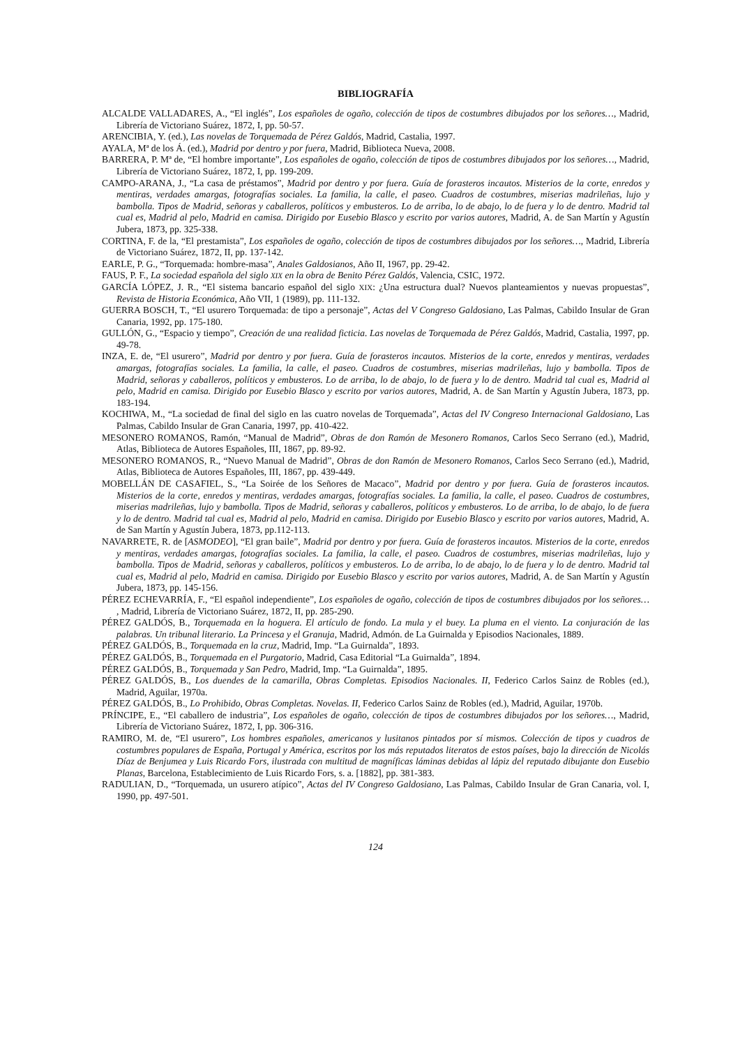BIBLIOGRAFÍA
ALCALDE VALLADARES, A., “El inglés”, Los españoles de ogaño, colección de tipos de costumbres dibujados por los señores…, Madrid, Librería de Victoriano Suárez, 1872, I, pp. 50-57.
ARENCIBIA, Y. (ed.), Las novelas de Torquemada de Pérez Galdós, Madrid, Castalia, 1997.
AYALA, Mª de los Á. (ed.), Madrid por dentro y por fuera, Madrid, Biblioteca Nueva, 2008.
BARRERA, P. Mª de, “El hombre importante”, Los españoles de ogaño, colección de tipos de costumbres dibujados por los señores…, Madrid, Librería de Victoriano Suárez, 1872, I, pp. 199-209.
CAMPO-ARANA, J., “La casa de préstamos”, Madrid por dentro y por fuera. Guía de forasteros incautos. Misterios de la corte, enredos y mentiras, verdades amargas, fotografías sociales. La familia, la calle, el paseo. Cuadros de costumbres, miserias madrileñas, lujo y bambolla. Tipos de Madrid, señoras y caballeros, políticos y embusteros. Lo de arriba, lo de abajo, lo de fuera y lo de dentro. Madrid tal cual es, Madrid al pelo, Madrid en camisa. Dirigido por Eusebio Blasco y escrito por varios autores, Madrid, A. de San Martín y Agustín Jubera, 1873, pp. 325-338.
CORTINA, F. de la, “El prestamista”, Los españoles de ogaño, colección de tipos de costumbres dibujados por los señores…, Madrid, Librería de Victoriano Suárez, 1872, II, pp. 137-142.
EARLE, P. G., “Torquemada: hombre-masa”, Anales Galdosianos, Año II, 1967, pp. 29-42.
FAUS, P. F., La sociedad española del siglo XIX en la obra de Benito Pérez Galdós, Valencia, CSIC, 1972.
GARCÍA LÓPEZ, J. R., “El sistema bancario español del siglo XIX: ¿Una estructura dual? Nuevos planteamientos y nuevas propuestas”, Revista de Historia Económica, Año VII, 1 (1989), pp. 111-132.
GUERRA BOSCH, T., “El usurero Torquemada: de tipo a personaje”, Actas del V Congreso Galdosiano, Las Palmas, Cabildo Insular de Gran Canaria, 1992, pp. 175-180.
GULLÓN, G., “Espacio y tiempo”, Creación de una realidad ficticia. Las novelas de Torquemada de Pérez Galdós, Madrid, Castalia, 1997, pp. 49-78.
INZA, E. de, “El usurero”, Madrid por dentro y por fuera. Guía de forasteros incautos. Misterios de la corte, enredos y mentiras, verdades amargas, fotografías sociales. La familia, la calle, el paseo. Cuadros de costumbres, miserias madrileñas, lujo y bambolla. Tipos de Madrid, señoras y caballeros, políticos y embusteros. Lo de arriba, lo de abajo, lo de fuera y lo de dentro. Madrid tal cual es, Madrid al pelo, Madrid en camisa. Dirigido por Eusebio Blasco y escrito por varios autores, Madrid, A. de San Martín y Agustín Jubera, 1873, pp. 183-194.
KOCHIWA, M., “La sociedad de final del siglo en las cuatro novelas de Torquemada”, Actas del IV Congreso Internacional Galdosiano, Las Palmas, Cabildo Insular de Gran Canaria, 1997, pp. 410-422.
MESONERO ROMANOS, Ramón, “Manual de Madrid”, Obras de don Ramón de Mesonero Romanos, Carlos Seco Serrano (ed.), Madrid, Atlas, Biblioteca de Autores Españoles, III, 1867, pp. 89-92.
MESONERO ROMANOS, R., “Nuevo Manual de Madrid”, Obras de don Ramón de Mesonero Romanos, Carlos Seco Serrano (ed.), Madrid, Atlas, Biblioteca de Autores Españoles, III, 1867, pp. 439-449.
MOBELLÁN DE CASAFIEL, S., “La Soirée de los Señores de Macaco”, Madrid por dentro y por fuera. Guía de forasteros incautos. Misterios de la corte, enredos y mentiras, verdades amargas, fotografías sociales. La familia, la calle, el paseo. Cuadros de costumbres, miserias madrileñas, lujo y bambolla. Tipos de Madrid, señoras y caballeros, políticos y embusteros. Lo de arriba, lo de abajo, lo de fuera y lo de dentro. Madrid tal cual es, Madrid al pelo, Madrid en camisa. Dirigido por Eusebio Blasco y escrito por varios autores, Madrid, A. de San Martín y Agustín Jubera, 1873, pp.112-113.
NAVARRETE, R. de [ASMODEO], “El gran baile”, Madrid por dentro y por fuera. Guía de forasteros incautos. Misterios de la corte, enredos y mentiras, verdades amargas, fotografías sociales. La familia, la calle, el paseo. Cuadros de costumbres, miserias madrileñas, lujo y bambolla. Tipos de Madrid, señoras y caballeros, políticos y embusteros. Lo de arriba, lo de abajo, lo de fuera y lo de dentro. Madrid tal cual es, Madrid al pelo, Madrid en camisa. Dirigido por Eusebio Blasco y escrito por varios autores, Madrid, A. de San Martín y Agustín Jubera, 1873, pp. 145-156.
PÉREZ ECHEVARRÍA, F., “El español independiente”, Los españoles de ogaño, colección de tipos de costumbres dibujados por los señores… , Madrid, Librería de Victoriano Suárez, 1872, II, pp. 285-290.
PÉREZ GALDÓS, B., Torquemada en la hoguera. El artículo de fondo. La mula y el buey. La pluma en el viento. La conjuración de las palabras. Un tribunal literario. La Princesa y el Granuja, Madrid, Admón. de La Guirnalda y Episodios Nacionales, 1889.
PÉREZ GALDÓS, B., Torquemada en la cruz, Madrid, Imp. “La Guirnalda”, 1893.
PÉREZ GALDÓS, B., Torquemada en el Purgatorio, Madrid, Casa Editorial “La Guirnalda”, 1894.
PÉREZ GALDÓS, B., Torquemada y San Pedro, Madrid, Imp. “La Guirnalda”, 1895.
PÉREZ GALDÓS, B., Los duendes de la camarilla, Obras Completas. Episodios Nacionales. II, Federico Carlos Sainz de Robles (ed.), Madrid, Aguilar, 1970a.
PÉREZ GALDÓS, B., Lo Prohibido, Obras Completas. Novelas. II, Federico Carlos Sainz de Robles (ed.), Madrid, Aguilar, 1970b.
PRÍNCIPE, E., “El caballero de industria”, Los españoles de ogaño, colección de tipos de costumbres dibujados por los señores…, Madrid, Librería de Victoriano Suárez, 1872, I, pp. 306-316.
RAMIRO, M. de, “El usurero”, Los hombres españoles, americanos y lusitanos pintados por sí mismos. Colección de tipos y cuadros de costumbres populares de España, Portugal y América, escritos por los más reputados literatos de estos países, bajo la dirección de Nicolás Díaz de Benjumea y Luis Ricardo Fors, ilustrada con multitud de magníficas láminas debidas al lápiz del reputado dibujante don Eusebio Planas, Barcelona, Establecimiento de Luis Ricardo Fors, s. a. [1882], pp. 381-383.
RADULIAN, D., “Torquemada, un usurero atípico”, Actas del IV Congreso Galdosiano, Las Palmas, Cabildo Insular de Gran Canaria, vol. I, 1990, pp. 497-501.
124